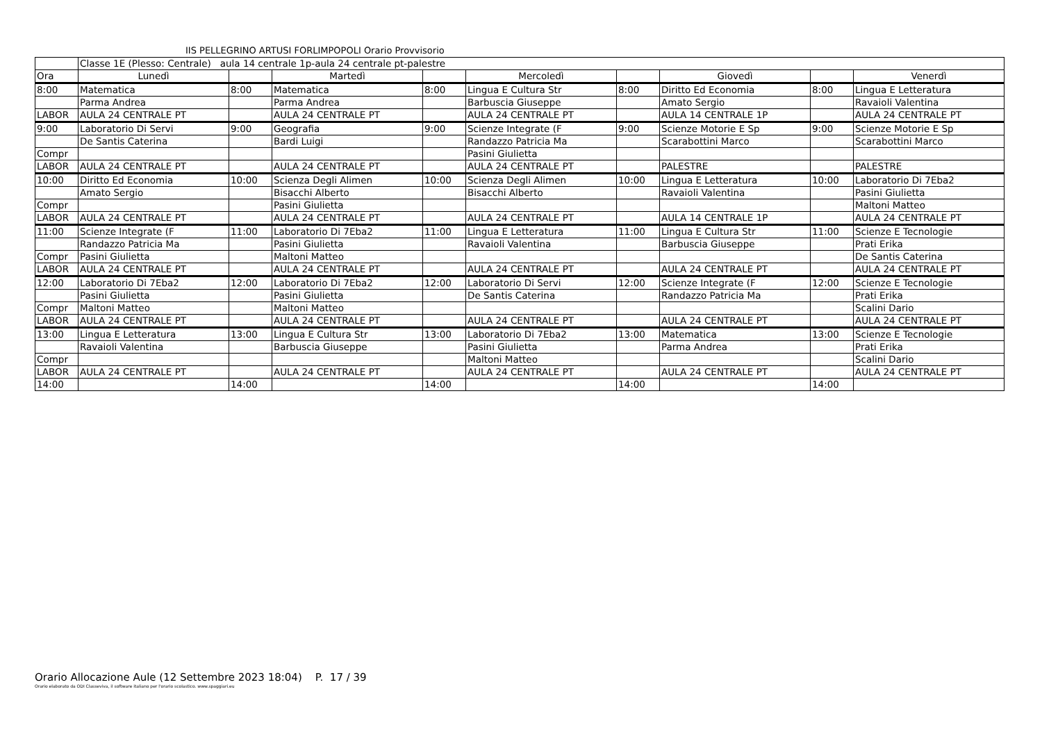IIS PELLEGRINO ARTUSI FORLIMPOPOLI Orario Provvisorio
| | Classe 1E (Plesso: Centrale) aula 14 centrale 1p-aula 24 centrale pt-palestre | | | | | | | | |
| Ora | Lunedì | | Martedì | | Mercoledì | | Giovedì | | Venerdì |
| 8:00 | Matematica | 8:00 | Matematica | 8:00 | Lingua E Cultura Str | 8:00 | Diritto Ed Economia | 8:00 | Lingua E Letteratura |
| | Parma Andrea | | Parma Andrea | | Barbuscia Giuseppe | | Amato Sergio | | Ravaioli Valentina |
| LABOR | AULA 24 CENTRALE PT | | AULA 24 CENTRALE PT | | AULA 24 CENTRALE PT | | AULA 14 CENTRALE 1P | | AULA 24 CENTRALE PT |
| 9:00 | Laboratorio Di Servi | 9:00 | Geografia | 9:00 | Scienze Integrate (F | 9:00 | Scienze Motorie E Sp | 9:00 | Scienze Motorie E Sp |
| | De Santis Caterina | | Bardi Luigi | | Randazzo Patricia Ma | | Scarabottini Marco | | Scarabottini Marco |
| Compr | | | | | Pasini Giulietta | | | | |
| LABOR | AULA 24 CENTRALE PT | | AULA 24 CENTRALE PT | | AULA 24 CENTRALE PT | | PALESTRE | | PALESTRE |
| 10:00 | Diritto Ed Economia | 10:00 | Scienza Degli Alimen | 10:00 | Scienza Degli Alimen | 10:00 | Lingua E Letteratura | 10:00 | Laboratorio Di 7Eba2 |
| | Amato Sergio | | Bisacchi Alberto | | Bisacchi Alberto | | Ravaioli Valentina | | Pasini Giulietta |
| Compr | | | Pasini Giulietta | | | | | | Maltoni Matteo |
| LABOR | AULA 24 CENTRALE PT | | AULA 24 CENTRALE PT | | AULA 24 CENTRALE PT | | AULA 14 CENTRALE 1P | | AULA 24 CENTRALE PT |
| 11:00 | Scienze Integrate (F | 11:00 | Laboratorio Di 7Eba2 | 11:00 | Lingua E Letteratura | 11:00 | Lingua E Cultura Str | 11:00 | Scienze E Tecnologie |
| | Randazzo Patricia Ma | | Pasini Giulietta | | Ravaioli Valentina | | Barbuscia Giuseppe | | Prati Erika |
| Compr | Pasini Giulietta | | Maltoni Matteo | | | | | | De Santis Caterina |
| LABOR | AULA 24 CENTRALE PT | | AULA 24 CENTRALE PT | | AULA 24 CENTRALE PT | | AULA 24 CENTRALE PT | | AULA 24 CENTRALE PT |
| 12:00 | Laboratorio Di 7Eba2 | 12:00 | Laboratorio Di 7Eba2 | 12:00 | Laboratorio Di Servi | 12:00 | Scienze Integrate (F | 12:00 | Scienze E Tecnologie |
| | Pasini Giulietta | | Pasini Giulietta | | De Santis Caterina | | Randazzo Patricia Ma | | Prati Erika |
| Compr | Maltoni Matteo | | Maltoni Matteo | | | | | | Scalini Dario |
| LABOR | AULA 24 CENTRALE PT | | AULA 24 CENTRALE PT | | AULA 24 CENTRALE PT | | AULA 24 CENTRALE PT | | AULA 24 CENTRALE PT |
| 13:00 | Lingua E Letteratura | 13:00 | Lingua E Cultura Str | 13:00 | Laboratorio Di 7Eba2 | 13:00 | Matematica | 13:00 | Scienze E Tecnologie |
| | Ravaioli Valentina | | Barbuscia Giuseppe | | Pasini Giulietta | | Parma Andrea | | Prati Erika |
| Compr | | | | | Maltoni Matteo | | | | Scalini Dario |
| LABOR | AULA 24 CENTRALE PT | | AULA 24 CENTRALE PT | | AULA 24 CENTRALE PT | | AULA 24 CENTRALE PT | | AULA 24 CENTRALE PT |
| 14:00 | | 14:00 | | 14:00 | | 14:00 | | 14:00 | |
Orario Allocazione Aule (12 Settembre 2023 18:04) P. 17 / 39
Orario elaborato da ODI Classeviva, il software italiano per l'orario scolastico. www.spaggiari.eu